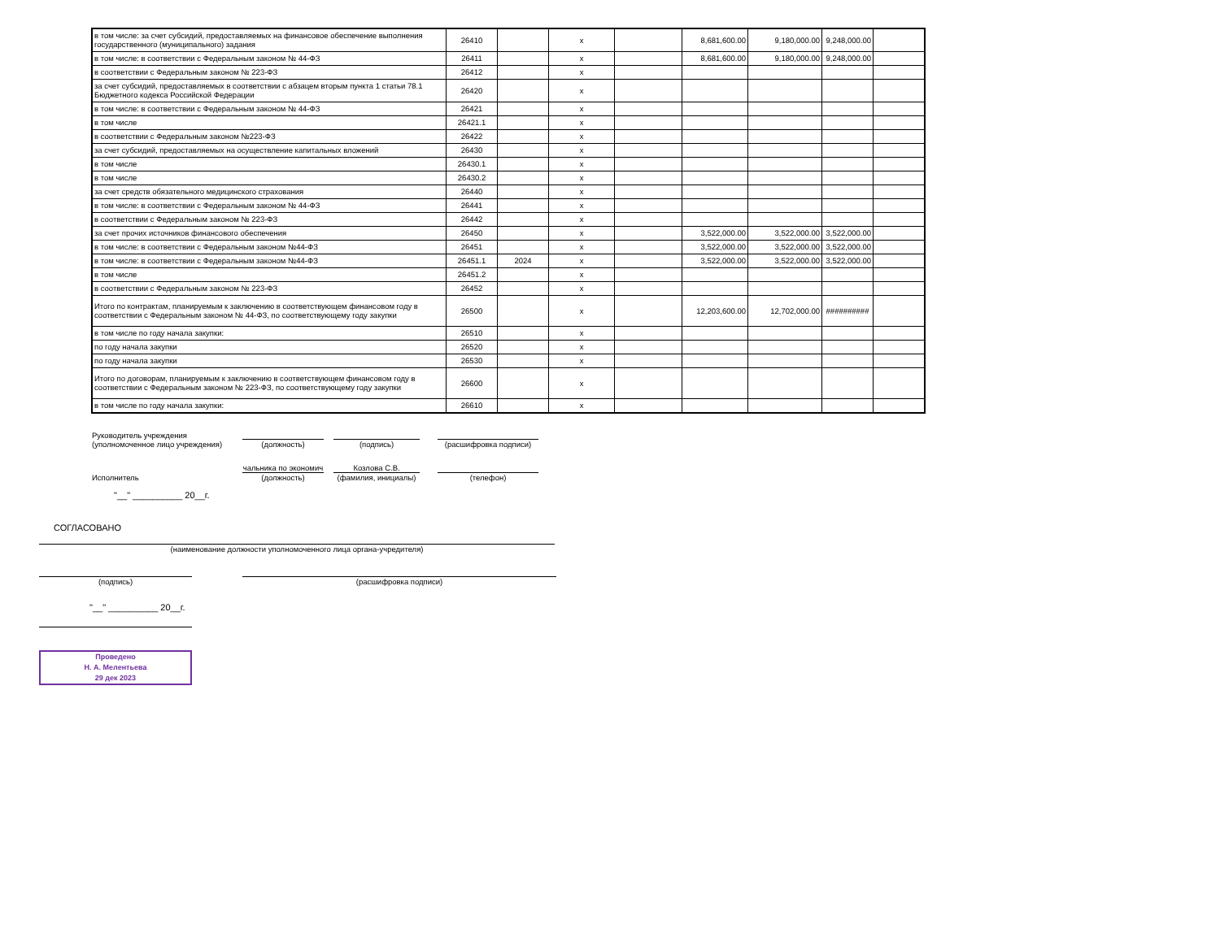| в том числе: за счет субсидий, предоставляемых на финансовое обеспечение выполнения государственного (муниципального) задания | 26410 | | x | | 8,681,600.00 | 9,180,000.00 | 9,248,000.00 | |
| в том числе: в соответствии с Федеральным законом № 44-ФЗ | 26411 | | x | | 8,681,600.00 | 9,180,000.00 | 9,248,000.00 | |
| в соответствии с Федеральным законом № 223-ФЗ | 26412 | | x | | | | | |
| за счет субсидий, предоставляемых в соответствии с абзацем вторым пункта 1 статьи 78.1 Бюджетного кодекса Российской Федерации | 26420 | | x | | | | | |
| в том числе: в соответствии с Федеральным законом № 44-ФЗ | 26421 | | x | | | | | |
| в том числе | 26421.1 | | x | | | | | |
| в соответствии с Федеральным законом №223-ФЗ | 26422 | | x | | | | | |
| за счет субсидий, предоставляемых на осуществление капитальных вложений | 26430 | | x | | | | | |
| в том числе | 26430.1 | | x | | | | | |
| в том числе | 26430.2 | | x | | | | | |
| за счет средств обязательного медицинского страхования | 26440 | | x | | | | | |
| в том числе: в соответствии с Федеральным законом № 44-ФЗ | 26441 | | x | | | | | |
| в соответствии с Федеральным законом № 223-ФЗ | 26442 | | x | | | | | |
| за счет прочих источников финансового обеспечения | 26450 | | x | | 3,522,000.00 | 3,522,000.00 | 3,522,000.00 | |
| в том числе: в соответствии с Федеральным законом №44-ФЗ | 26451 | | x | | 3,522,000.00 | 3,522,000.00 | 3,522,000.00 | |
| в том числе: в соответствии с Федеральным законом №44-ФЗ | 26451.1 | 2024 | x | | 3,522,000.00 | 3,522,000.00 | 3,522,000.00 | |
| в том числе | 26451.2 | | x | | | | | |
| в соответствии с Федеральным законом № 223-ФЗ | 26452 | | x | | | | | |
| Итого по контрактам, планируемым к заключению в соответствующем финансовом году в соответствии с Федеральным законом № 44-ФЗ, по соответствующему году закупки | 26500 | | x | | 12,203,600.00 | 12,702,000.00 | ########## | |
| в том числе по году начала закупки: | 26510 | | x | | | | | |
| по году начала закупки | 26520 | | x | | | | | |
| по году начала закупки | 26530 | | x | | | | | |
| Итого по договорам, планируемым к заключению в соответствующем финансовом году в соответствии с Федеральным законом № 223-ФЗ, по соответствующему году закупки | 26600 | | x | | | | | |
| в том числе по году начала закупки: | 26610 | | x | | | | | |
Руководитель учреждения
(уполномоченное лицо учреждения)
(должность)
(подпись)
(расшифровка подписи)
Исполнитель
чальника по экономич
(должность)
Козлова С.В.
(фамилия, инициалы)
(телефон)
"__" __________ 20__г.
СОГЛАСОВАНО
(наименование должности уполномоченного лица органа-учредителя)
(подпись)
(расшифровка подписи)
"__" __________ 20__г.
Проведено
Н. А. Мелентьева
29 дек 2023